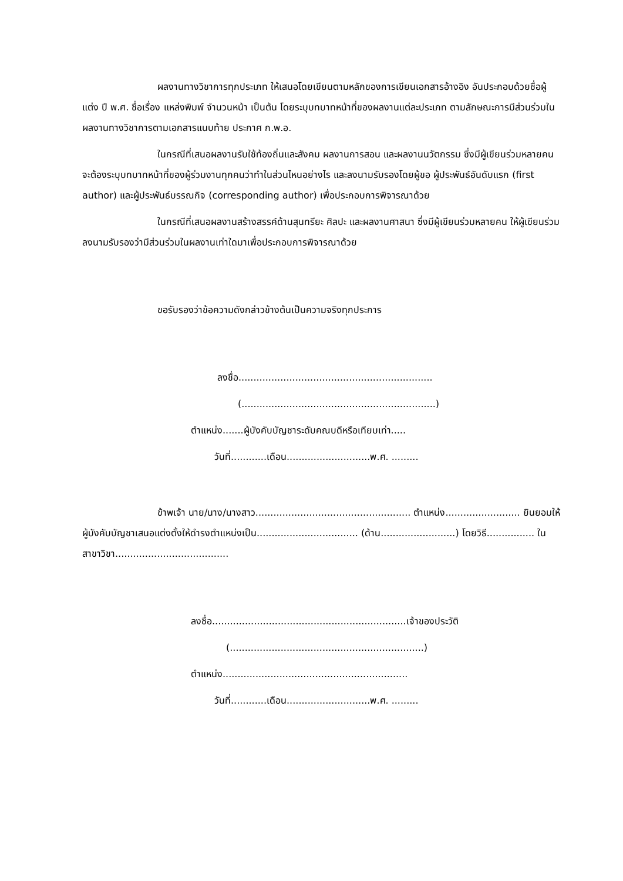ผลงานทางวิชาการทุกประเภท ให้เสนอโดยเขียนตามหลักของการเขียนเอกสารอ้างอิง อันประกอบด้วยชื่อผู้แต่ง ปี พ.ศ. ชื่อเรื่อง แหล่งพิมพ์ จำนวนหน้า เป็นต้น โดยระบุบทบาทหน้าที่ของผลงานแต่ละประเภท ตามลักษณะการมีส่วนร่วมในผลงานทางวิชาการตามเอกสารแนบท้าย ประกาศ ก.พ.อ.
ในกรณีที่เสนอผลงานรับใช้ท้องถิ่นและสังคม ผลงานการสอน และผลงานนวัตกรรม ซึ่งมีผู้เขียนร่วมหลายคน จะต้องระบุบทบาทหน้าที่ของผู้ร่วมงานทุกคนว่าทำในส่วนไหนอย่างไร และลงนามรับรองโดยผู้ขอ ผู้ประพันธ์อันดับแรก (first author) และผู้ประพันธ์บรรณกิจ (corresponding author) เพื่อประกอบการพิจารณาด้วย
ในกรณีที่เสนอผลงานสร้างสรรค์ด้านสุนทรียะ ศิลปะ และผลงานศาสนา ซึ่งมีผู้เขียนร่วมหลายคน ให้ผู้เขียนร่วมลงนามรับรองว่ามีส่วนร่วมในผลงานเท่าใดมาเพื่อประกอบการพิจารณาด้วย
ขอรับรองว่าข้อความดังกล่าวข้างต้นเป็นความจริงทุกประการ
ลงชื่อ.................................................................
(.................................................................)
ตำแหน่ง.......ผู้บังคับบัญชาระดับคณบดีหรือเทียบเท่า.....
วันที่............เดือน............................พ.ศ. .........
ข้าพเจ้า นาย/นาง/นางสาว.................................................... ตำแหน่ง......................... ยินยอมให้ผู้บังคับบัญชาเสนอแต่งตั้งให้ดำรงตำแหน่งเป็น.................................. (ด้าน.........................) โดยวิธี................ ในสาขาวิชา......................................
ลงชื่อ.................................................................เจ้าของประวัติ
(.................................................................)
ตำแหน่ง..............................................................
วันที่............เดือน............................พ.ศ. .........